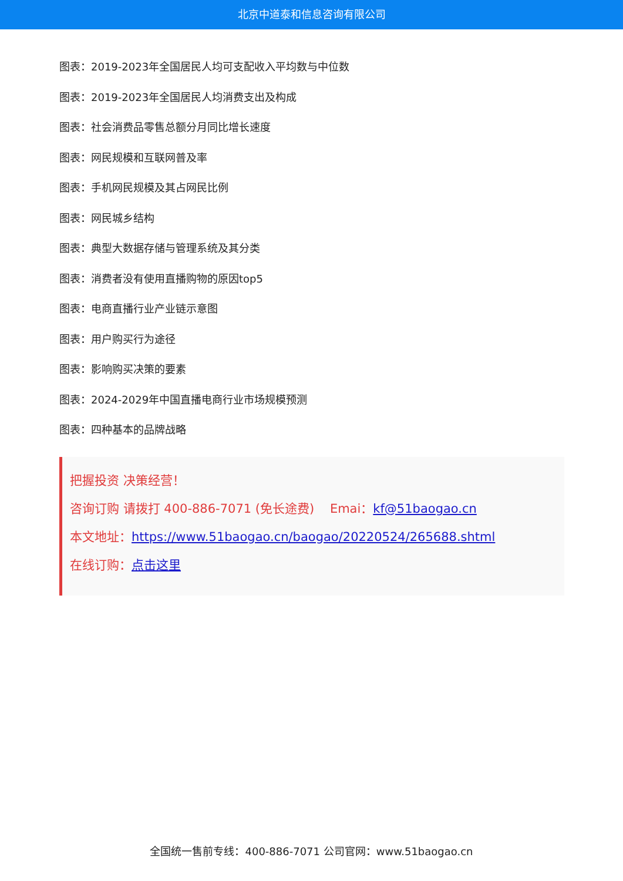北京中道泰和信息咨询有限公司
图表：2019-2023年全国居民人均可支配收入平均数与中位数
图表：2019-2023年全国居民人均消费支出及构成
图表：社会消费品零售总额分月同比增长速度
图表：网民规模和互联网普及率
图表：手机网民规模及其占网民比例
图表：网民城乡结构
图表：典型大数据存储与管理系统及其分类
图表：消费者没有使用直播购物的原因top5
图表：电商直播行业产业链示意图
图表：用户购买行为途径
图表：影响购买决策的要素
图表：2024-2029年中国直播电商行业市场规模预测
图表：四种基本的品牌战略
把握投资 决策经营！
咨询订购 请拨打 400-886-7071 (免长途费) Emai：kf@51baogao.cn
本文地址：https://www.51baogao.cn/baogao/20220524/265688.shtml
在线订购：点击这里
全国统一售前专线：400-886-7071 公司官网：www.51baogao.cn